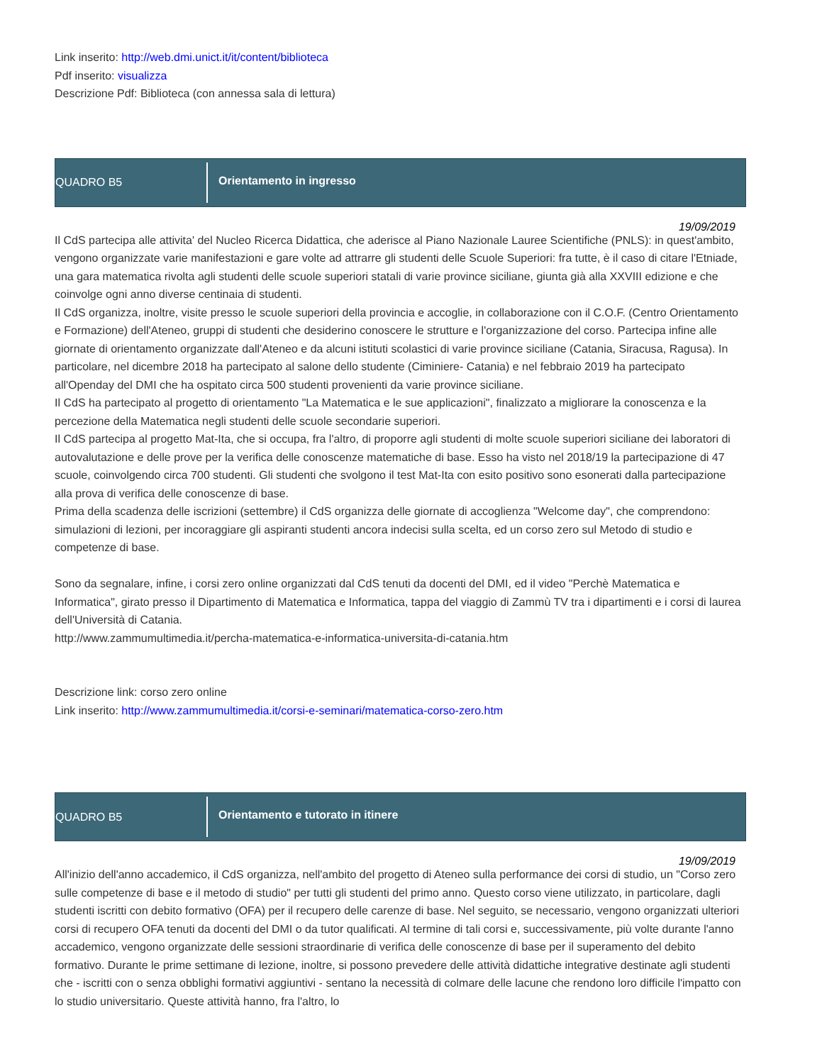Link inserito: http://web.dmi.unict.it/it/content/biblioteca
Pdf inserito: visualizza
Descrizione Pdf: Biblioteca (con annessa sala di lettura)
QUADRO B5
Orientamento in ingresso
19/09/2019
Il CdS partecipa alle attivita' del Nucleo Ricerca Didattica, che aderisce al Piano Nazionale Lauree Scientifiche (PNLS): in quest'ambito, vengono organizzate varie manifestazioni e gare volte ad attrarre gli studenti delle Scuole Superiori: fra tutte, è il caso di citare l'Etniade, una gara matematica rivolta agli studenti delle scuole superiori statali di varie province siciliane, giunta già alla XXVIII edizione e che coinvolge ogni anno diverse centinaia di studenti.
Il CdS organizza, inoltre, visite presso le scuole superiori della provincia e accoglie, in collaborazione con il C.O.F. (Centro Orientamento e Formazione) dell'Ateneo, gruppi di studenti che desiderino conoscere le strutture e l'organizzazione del corso. Partecipa infine alle giornate di orientamento organizzate dall'Ateneo e da alcuni istituti scolastici di varie province siciliane (Catania, Siracusa, Ragusa). In particolare, nel dicembre 2018 ha partecipato al salone dello studente (Ciminiere- Catania) e nel febbraio 2019 ha partecipato all'Openday del DMI che ha ospitato circa 500 studenti provenienti da varie province siciliane.
Il CdS ha partecipato al progetto di orientamento "La Matematica e le sue applicazioni", finalizzato a migliorare la conoscenza e la percezione della Matematica negli studenti delle scuole secondarie superiori.
Il CdS partecipa al progetto Mat-Ita, che si occupa, fra l'altro, di proporre agli studenti di molte scuole superiori siciliane dei laboratori di autovalutazione e delle prove per la verifica delle conoscenze matematiche di base. Esso ha visto nel 2018/19 la partecipazione di 47 scuole, coinvolgendo circa 700 studenti. Gli studenti che svolgono il test Mat-Ita con esito positivo sono esonerati dalla partecipazione alla prova di verifica delle conoscenze di base.
Prima della scadenza delle iscrizioni (settembre) il CdS organizza delle giornate di accoglienza "Welcome day", che comprendono: simulazioni di lezioni, per incoraggiare gli aspiranti studenti ancora indecisi sulla scelta, ed un corso zero sul Metodo di studio e competenze di base.
Sono da segnalare, infine, i corsi zero online organizzati dal CdS tenuti da docenti del DMI, ed il video "Perchè Matematica e Informatica", girato presso il Dipartimento di Matematica e Informatica, tappa del viaggio di Zammù TV tra i dipartimenti e i corsi di laurea dell'Università di Catania.
http://www.zammumultimedia.it/percha-matematica-e-informatica-universita-di-catania.htm
Descrizione link: corso zero online
Link inserito: http://www.zammumultimedia.it/corsi-e-seminari/matematica-corso-zero.htm
QUADRO B5
Orientamento e tutorato in itinere
19/09/2019
All'inizio dell'anno accademico, il CdS organizza, nell'ambito del progetto di Ateneo sulla performance dei corsi di studio, un "Corso zero sulle competenze di base e il metodo di studio" per tutti gli studenti del primo anno. Questo corso viene utilizzato, in particolare, dagli studenti iscritti con debito formativo (OFA) per il recupero delle carenze di base. Nel seguito, se necessario, vengono organizzati ulteriori corsi di recupero OFA tenuti da docenti del DMI o da tutor qualificati. Al termine di tali corsi e, successivamente, più volte durante l'anno accademico, vengono organizzate delle sessioni straordinarie di verifica delle conoscenze di base per il superamento del debito formativo. Durante le prime settimane di lezione, inoltre, si possono prevedere delle attività didattiche integrative destinate agli studenti che - iscritti con o senza obblighi formativi aggiuntivi - sentano la necessità di colmare delle lacune che rendono loro difficile l'impatto con lo studio universitario. Queste attività hanno, fra l'altro, lo